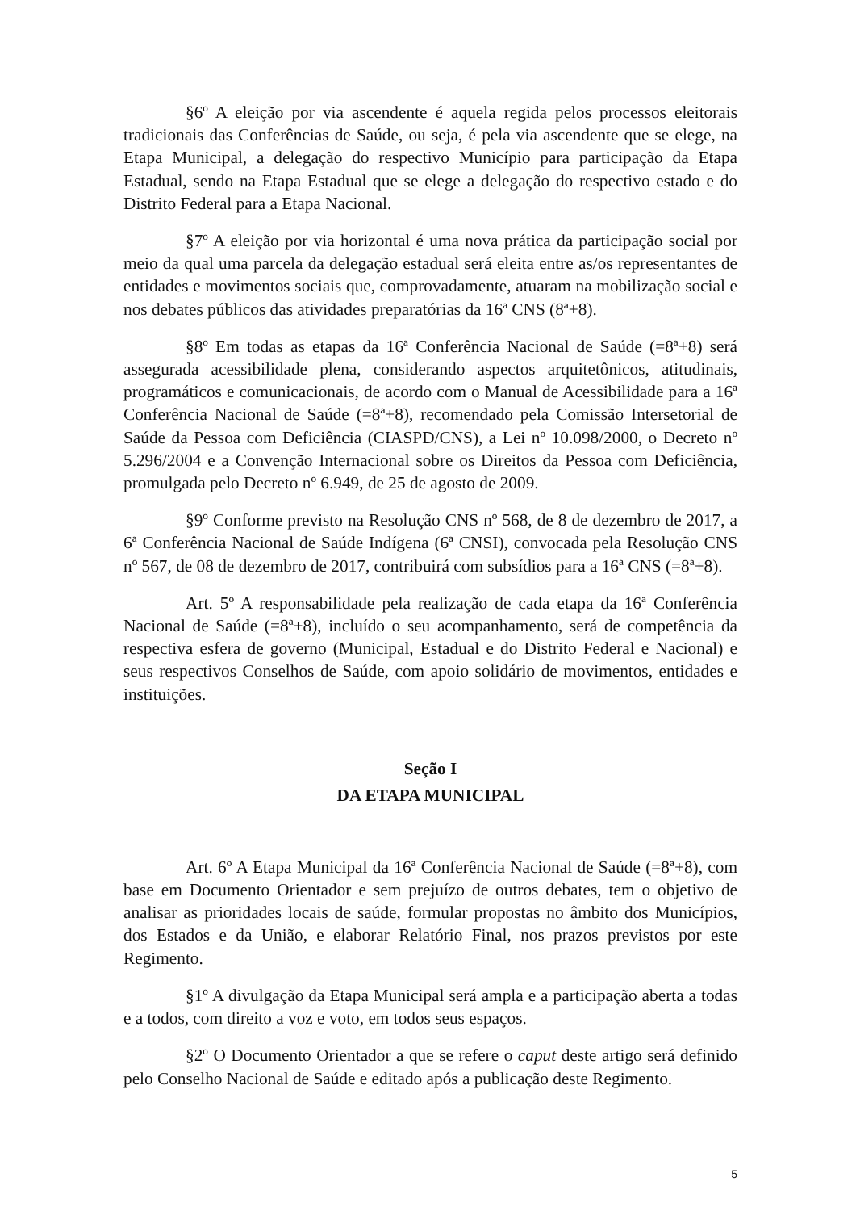§6º A eleição por via ascendente é aquela regida pelos processos eleitorais tradicionais das Conferências de Saúde, ou seja, é pela via ascendente que se elege, na Etapa Municipal, a delegação do respectivo Município para participação da Etapa Estadual, sendo na Etapa Estadual que se elege a delegação do respectivo estado e do Distrito Federal para a Etapa Nacional.
§7º A eleição por via horizontal é uma nova prática da participação social por meio da qual uma parcela da delegação estadual será eleita entre as/os representantes de entidades e movimentos sociais que, comprovadamente, atuaram na mobilização social e nos debates públicos das atividades preparatórias da 16ª CNS (8ª+8).
§8º Em todas as etapas da 16ª Conferência Nacional de Saúde (=8ª+8) será assegurada acessibilidade plena, considerando aspectos arquitetônicos, atitudinais, programáticos e comunicacionais, de acordo com o Manual de Acessibilidade para a 16ª Conferência Nacional de Saúde (=8ª+8), recomendado pela Comissão Intersetorial de Saúde da Pessoa com Deficiência (CIASPD/CNS), a Lei nº 10.098/2000, o Decreto nº 5.296/2004 e a Convenção Internacional sobre os Direitos da Pessoa com Deficiência, promulgada pelo Decreto nº 6.949, de 25 de agosto de 2009.
§9º Conforme previsto na Resolução CNS nº 568, de 8 de dezembro de 2017, a 6ª Conferência Nacional de Saúde Indígena (6ª CNSI), convocada pela Resolução CNS nº 567, de 08 de dezembro de 2017, contribuirá com subsídios para a 16ª CNS (=8ª+8).
Art. 5º A responsabilidade pela realização de cada etapa da 16ª Conferência Nacional de Saúde (=8ª+8), incluído o seu acompanhamento, será de competência da respectiva esfera de governo (Municipal, Estadual e do Distrito Federal e Nacional) e seus respectivos Conselhos de Saúde, com apoio solidário de movimentos, entidades e instituições.
Seção I
DA ETAPA MUNICIPAL
Art. 6º A Etapa Municipal da 16ª Conferência Nacional de Saúde (=8ª+8), com base em Documento Orientador e sem prejuízo de outros debates, tem o objetivo de analisar as prioridades locais de saúde, formular propostas no âmbito dos Municípios, dos Estados e da União, e elaborar Relatório Final, nos prazos previstos por este Regimento.
§1º A divulgação da Etapa Municipal será ampla e a participação aberta a todas e a todos, com direito a voz e voto, em todos seus espaços.
§2º O Documento Orientador a que se refere o caput deste artigo será definido pelo Conselho Nacional de Saúde e editado após a publicação deste Regimento.
5